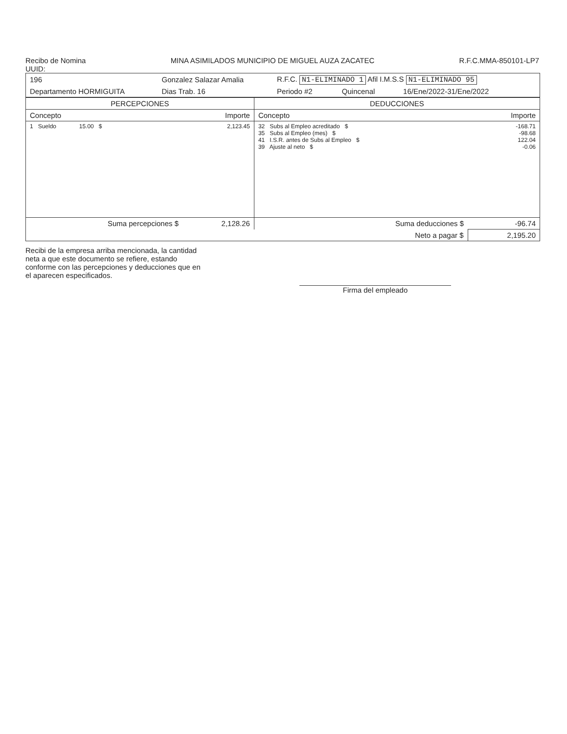Recibo de Nomina MINA ASIMILADOS MUNICIPIO DE MIGUEL AUZA ZACATEC R.F.C.MMA-850101-LP7
UUID:
| 196 | Gonzalez Salazar Amalia | | R.F.C. N1-ELIMINADO 1 Afil I.M.S.S N1-ELIMINADO 95 | | |
| Departamento HORMIGUITA | | Dias Trab. 16 | Periodo #2 | Quincenal | 16/Ene/2022-31/Ene/2022 |
| PERCEPCIONES | | DEDUCCIONES | |
| --- | --- | --- | --- |
| Concepto | Importe | Concepto | Importe |
| 1 Sueldo 15.00 $ | 2,123.45 | 32 Subs al Empleo acreditado $ 35 Subs al Empleo (mes) $ 41 I.S.R. antes de Subs al Empleo $ 39 Ajuste al neto $ | -168.71 -98.68 122.04 -0.06 |
| Suma percepciones $ | 2,128.26 | Suma deducciones $ | -96.74 |
| | | Neto a pagar $ | 2,195.20 |
Recibi de la empresa arriba mencionada, la cantidad neta a que este documento se refiere, estando conforme con las percepciones y deducciones que en el aparecen especificados.
Firma del empleado